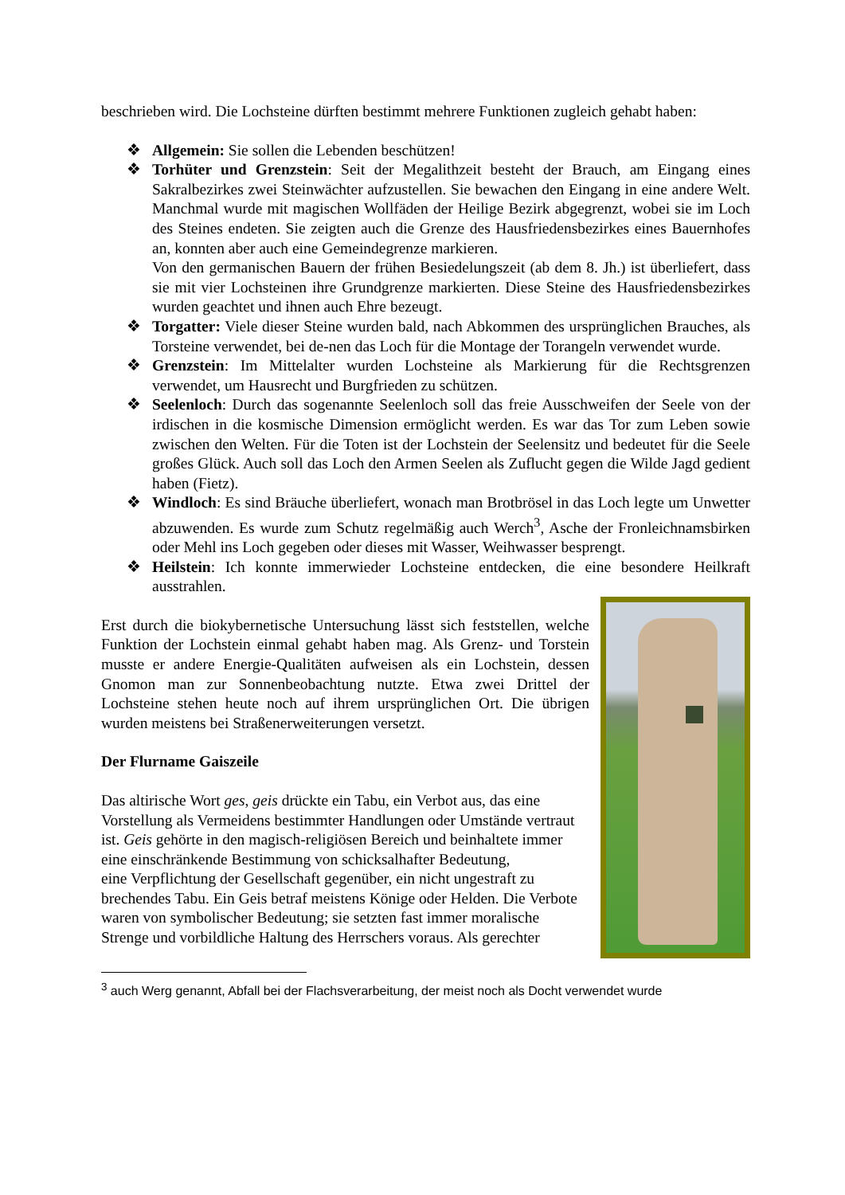beschrieben wird. Die Lochsteine dürften bestimmt mehrere Funktionen zugleich gehabt haben:
❖ Allgemein: Sie sollen die Lebenden beschützen!
❖ Torhüter und Grenzstein: Seit der Megalithzeit besteht der Brauch, am Eingang eines Sakralbezirkes zwei Steinwächter aufzustellen. Sie bewachen den Eingang in eine andere Welt. Manchmal wurde mit magischen Wollfäden der Heilige Bezirk abgegrenzt, wobei sie im Loch des Steines endeten. Sie zeigten auch die Grenze des Hausfriedensbezirkes eines Bauernhofes an, konnten aber auch eine Gemeindegrenze markieren.
Von den germanischen Bauern der frühen Besiedelungszeit (ab dem 8. Jh.) ist überliefert, dass sie mit vier Lochsteinen ihre Grundgrenze markierten. Diese Steine des Hausfriedensbezirkes wurden geachtet und ihnen auch Ehre bezeugt.
❖ Torgatter: Viele dieser Steine wurden bald, nach Abkommen des ursprünglichen Brauches, als Torsteine verwendet, bei de-nen das Loch für die Montage der Torangeln verwendet wurde.
❖ Grenzstein: Im Mittelalter wurden Lochsteine als Markierung für die Rechtsgrenzen verwendet, um Hausrecht und Burgfrieden zu schützen.
❖ Seelenloch: Durch das sogenannte Seelenloch soll das freie Ausschweifen der Seele von der irdischen in die kosmische Dimension ermöglicht werden. Es war das Tor zum Leben sowie zwischen den Welten. Für die Toten ist der Lochstein der Seelensitz und bedeutet für die Seele großes Glück. Auch soll das Loch den Armen Seelen als Zuflucht gegen die Wilde Jagd gedient haben (Fietz).
❖ Windloch: Es sind Bräuche überliefert, wonach man Brotbrösel in das Loch legte um Unwetter abzuwenden. Es wurde zum Schutz regelmäßig auch Werch<sup>3</sup>, Asche der Fronleichnamsbirken oder Mehl ins Loch gegeben oder dieses mit Wasser, Weihwasser besprengt.
❖ Heilstein: Ich konnte immerwieder Lochsteine entdecken, die eine besondere Heilkraft ausstrahlen.
Erst durch die biokybernetische Untersuchung lässt sich feststellen, welche Funktion der Lochstein einmal gehabt haben mag. Als Grenz- und Torstein musste er andere Energie-Qualitäten aufweisen als ein Lochstein, dessen Gnomon man zur Sonnenbeobachtung nutzte. Etwa zwei Drittel der Lochsteine stehen heute noch auf ihrem ursprünglichen Ort. Die übrigen wurden meistens bei Straßenerweiterungen versetzt.
Der Flurname Gaiszeile
Das altirische Wort ges, geis drückte ein Tabu, ein Verbot aus, das eine Vorstellung als Vermeidens bestimmter Handlungen oder Umstände vertraut ist. Geis gehörte in den magisch-religiösen Bereich und beinhaltete immer eine einschränkende Bestimmung von schicksalhafter Bedeutung,
eine Verpflichtung der Gesellschaft gegenüber, ein nicht ungestraft zu brechendes Tabu. Ein Geis betraf meistens Könige oder Helden. Die Verbote waren von symbolischer Bedeutung; sie setzten fast immer moralische Strenge und vorbildliche Haltung des Herrschers voraus. Als gerechter
<sup>3</sup> auch Werg genannt, Abfall bei der Flachsverarbeitung, der meist noch als Docht verwendet wurde